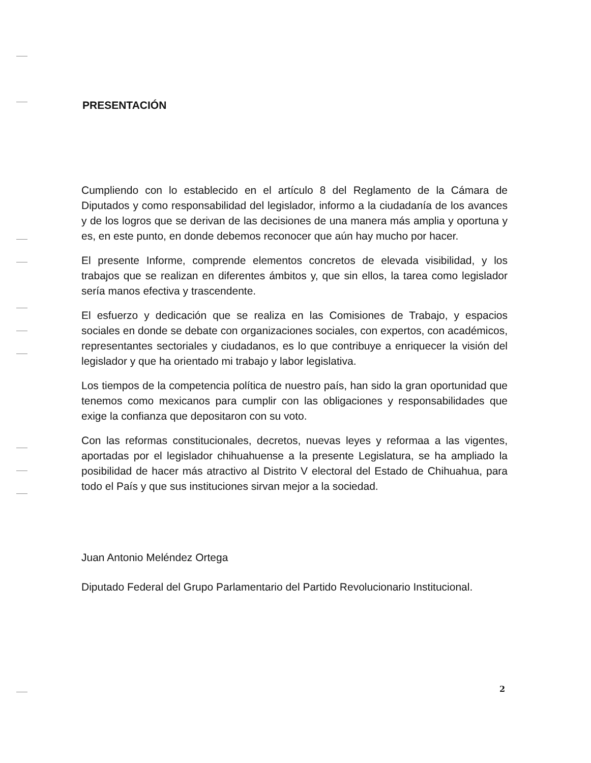PRESENTACIÓN
Cumpliendo con lo establecido en el artículo 8 del Reglamento de la Cámara de Diputados y como responsabilidad del legislador, informo a la ciudadanía de los avances y de los logros que se derivan de las decisiones de una manera más amplia y oportuna y es, en este punto, en donde debemos reconocer que aún hay mucho por hacer.
El presente Informe, comprende elementos concretos de elevada visibilidad, y los trabajos que se realizan en diferentes ámbitos y, que sin ellos, la tarea como legislador sería manos efectiva y trascendente.
El esfuerzo y dedicación que se realiza en las Comisiones de Trabajo, y espacios sociales en donde se debate con organizaciones sociales, con expertos, con académicos, representantes sectoriales y ciudadanos, es lo que contribuye a enriquecer la visión del legislador y que ha orientado mi trabajo y labor legislativa.
Los tiempos de la competencia política de nuestro país, han sido la gran oportunidad que tenemos como mexicanos para cumplir con las obligaciones y responsabilidades que exige la confianza que depositaron con su voto.
Con las reformas constitucionales, decretos, nuevas leyes y reformaa a las vigentes, aportadas por el legislador chihuahuense a la presente Legislatura, se ha ampliado la posibilidad de hacer más atractivo al Distrito V electoral del Estado de Chihuahua, para todo el País y que sus instituciones sirvan mejor a la sociedad.
Juan Antonio Meléndez Ortega
Diputado Federal del Grupo Parlamentario del Partido Revolucionario Institucional.
2